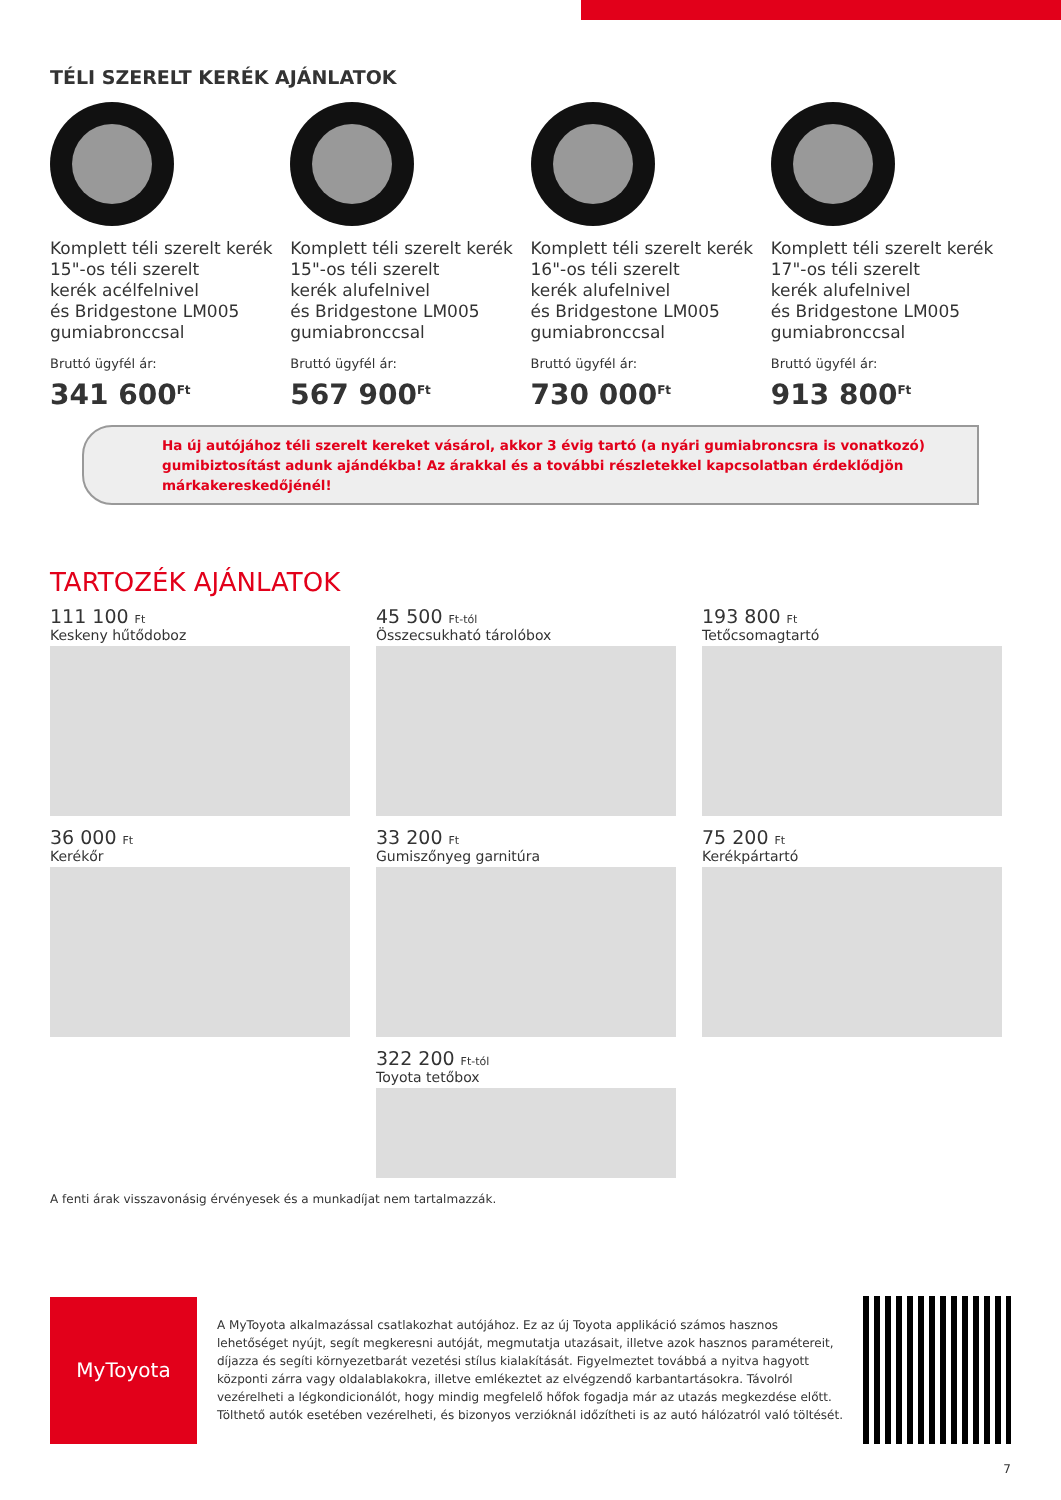TÉLI SZERELT KERÉK AJÁNLATOK
Komplett téli szerelt kerék
15"-os téli szerelt
kerék acélfelnivel
és Bridgestone LM005
gumiabronccsal
Bruttó ügyfél ár:
341 600<sup>Ft</sup>
Komplett téli szerelt kerék
15"-os téli szerelt
kerék alufelnivel
és Bridgestone LM005
gumiabronccsal
Bruttó ügyfél ár:
567 900<sup>Ft</sup>
Komplett téli szerelt kerék
16"-os téli szerelt
kerék alufelnivel
és Bridgestone LM005
gumiabronccsal
Bruttó ügyfél ár:
730 000<sup>Ft</sup>
Komplett téli szerelt kerék
17"-os téli szerelt
kerék alufelnivel
és Bridgestone LM005
gumiabronccsal
Bruttó ügyfél ár:
913 800<sup>Ft</sup>
Ha új autójához téli szerelt kereket vásárol, akkor 3 évig tartó (a nyári gumiabroncsra is vonatkozó) gumibiztosítást adunk ajándékba! Az árakkal és a további részletekkel kapcsolatban érdeklődjön márkakereskedőjénél!
TARTOZÉK AJÁNLATOK
111 100 Ft
Keskeny hűtődoboz
45 500 Ft-tól
Összecsukható tárolóbox
193 800 Ft
Tetőcsomagtartó
36 000 Ft
Kerékőr
33 200 Ft
Gumiszőnyeg garnitúra
75 200 Ft
Kerékpártartó
322 200 Ft-tól
Toyota tetőbox
A fenti árak visszavonásig érvényesek és a munkadíjat nem tartalmazzák.
MyToyota
A MyToyota alkalmazással csatlakozhat autójához. Ez az új Toyota applikáció számos hasznos lehetőséget nyújt, segít megkeresni autóját, megmutatja utazásait, illetve azok hasznos paramétereit, díjazza és segíti környezetbarát vezetési stílus kialakítását. Figyelmeztet továbbá a nyitva hagyott központi zárra vagy oldalablakokra, illetve emlékeztet az elvégzendő karbantartásokra. Távolról vezérelheti a légkondicionálót, hogy mindig megfelelő hőfok fogadja már az utazás megkezdése előtt. Tölthető autók esetében vezérelheti, és bizonyos verzióknál időzítheti is az autó hálózatról való töltését.
7